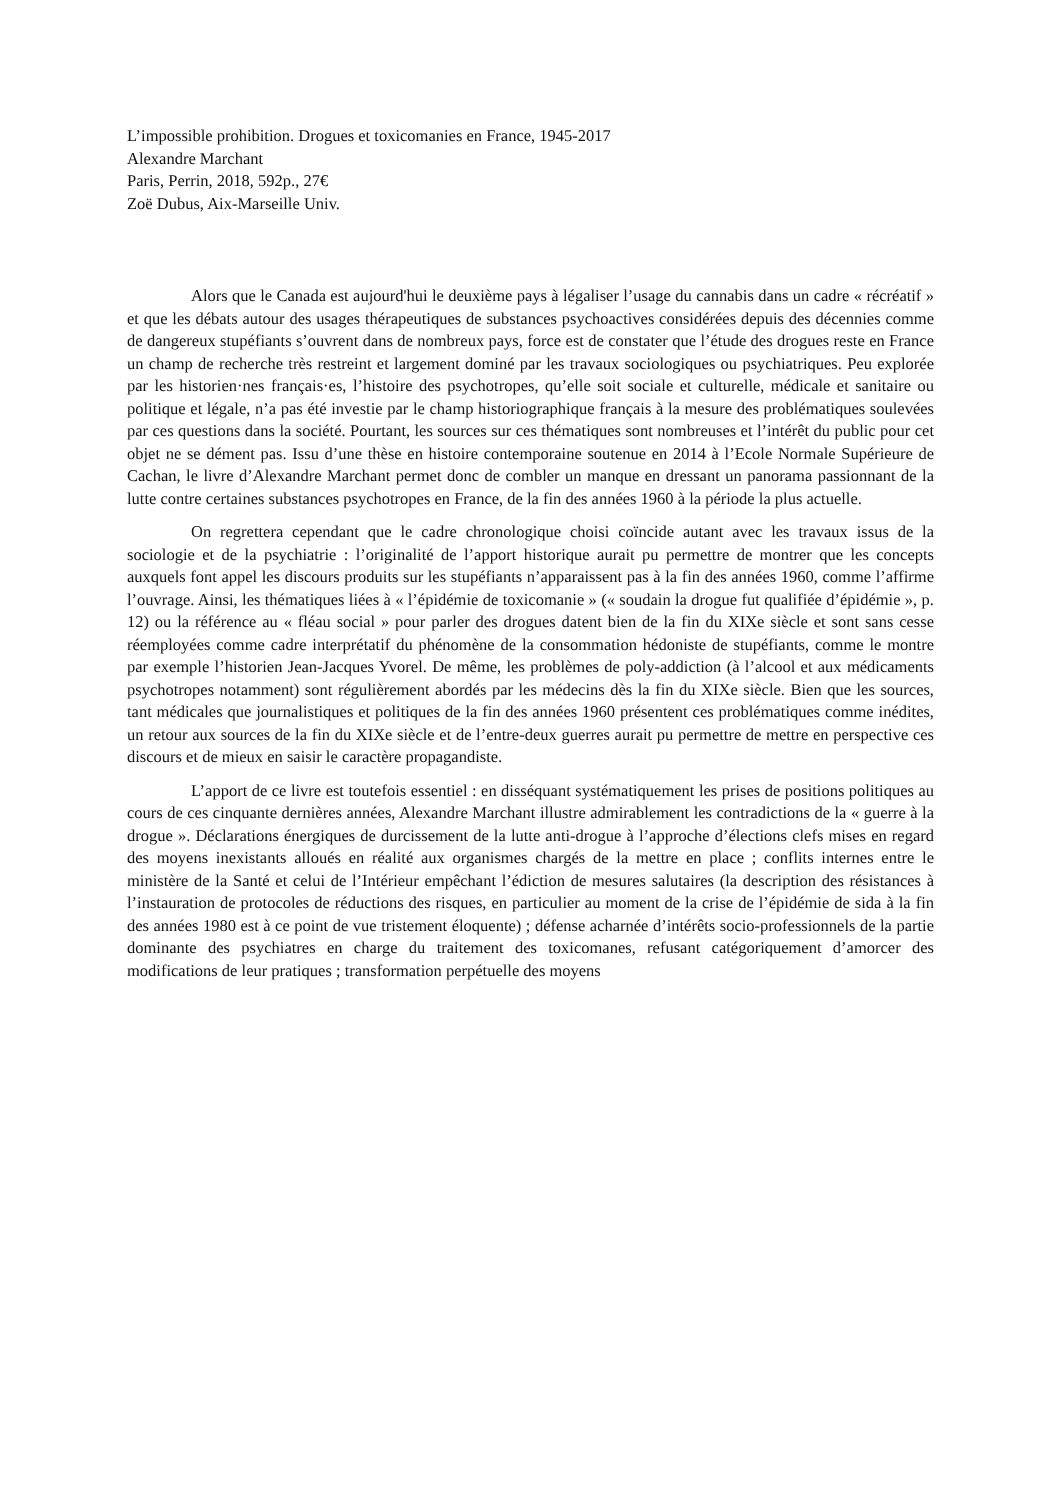L’impossible prohibition. Drogues et toxicomanies en France, 1945-2017
Alexandre Marchant
Paris, Perrin, 2018, 592p., 27€
Zoë Dubus, Aix-Marseille Univ.
Alors que le Canada est aujourd'hui le deuxième pays à légaliser l’usage du cannabis dans un cadre « récréatif » et que les débats autour des usages thérapeutiques de substances psychoactives considérées depuis des décennies comme de dangereux stupéfiants s’ouvrent dans de nombreux pays, force est de constater que l’étude des drogues reste en France un champ de recherche très restreint et largement dominé par les travaux sociologiques ou psychiatriques. Peu explorée par les historien·nes français·es, l’histoire des psychotropes, qu’elle soit sociale et culturelle, médicale et sanitaire ou politique et légale, n’a pas été investie par le champ historiographique français à la mesure des problématiques soulevées par ces questions dans la société. Pourtant, les sources sur ces thématiques sont nombreuses et l’intérêt du public pour cet objet ne se dément pas. Issu d’une thèse en histoire contemporaine soutenue en 2014 à l’Ecole Normale Supérieure de Cachan, le livre d’Alexandre Marchant permet donc de combler un manque en dressant un panorama passionnant de la lutte contre certaines substances psychotropes en France, de la fin des années 1960 à la période la plus actuelle.
On regrettera cependant que le cadre chronologique choisi coïncide autant avec les travaux issus de la sociologie et de la psychiatrie : l’originalité de l’apport historique aurait pu permettre de montrer que les concepts auxquels font appel les discours produits sur les stupéfiants n’apparaissent pas à la fin des années 1960, comme l’affirme l’ouvrage. Ainsi, les thématiques liées à « l’épidémie de toxicomanie » (« soudain la drogue fut qualifiée d’épidémie », p. 12) ou la référence au « fléau social » pour parler des drogues datent bien de la fin du XIXe siècle et sont sans cesse réemployées comme cadre interprétatif du phénomène de la consommation hédoniste de stupéfiants, comme le montre par exemple l’historien Jean-Jacques Yvorel. De même, les problèmes de poly-addiction (à l’alcool et aux médicaments psychotropes notamment) sont régulièrement abordés par les médecins dès la fin du XIXe siècle. Bien que les sources, tant médicales que journalistiques et politiques de la fin des années 1960 présentent ces problématiques comme inédites, un retour aux sources de la fin du XIXe siècle et de l’entre-deux guerres aurait pu permettre de mettre en perspective ces discours et de mieux en saisir le caractère propagandiste.
L’apport de ce livre est toutefois essentiel : en disséquant systématiquement les prises de positions politiques au cours de ces cinquante dernières années, Alexandre Marchant illustre admirablement les contradictions de la « guerre à la drogue ». Déclarations énergiques de durcissement de la lutte anti-drogue à l’approche d’élections clefs mises en regard des moyens inexistants alloués en réalité aux organismes chargés de la mettre en place ; conflits internes entre le ministère de la Santé et celui de l’Intérieur empêchant l’édiction de mesures salutaires (la description des résistances à l’instauration de protocoles de réductions des risques, en particulier au moment de la crise de l’épidémie de sida à la fin des années 1980 est à ce point de vue tristement éloquente) ; défense acharnée d’intérêts socio-professionnels de la partie dominante des psychiatres en charge du traitement des toxicomanes, refusant catégoriquement d’amorcer des modifications de leur pratiques ; transformation perpétuelle des moyens